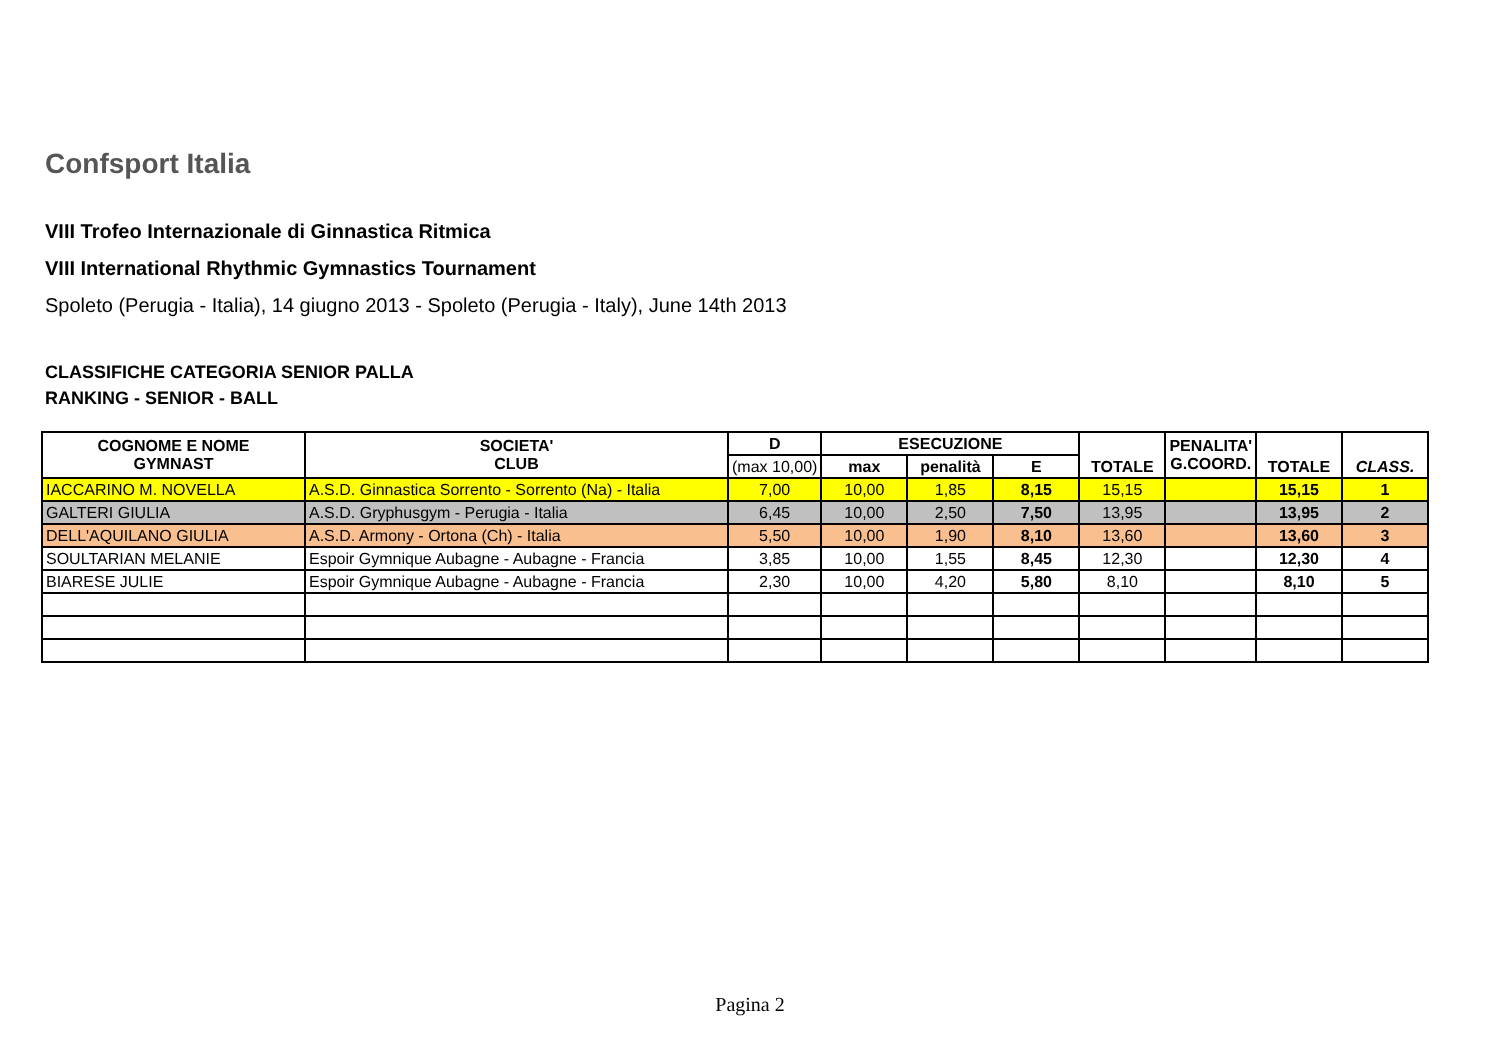Confsport Italia
VIII Trofeo Internazionale di Ginnastica Ritmica
VIII International Rhythmic Gymnastics Tournament
Spoleto (Perugia - Italia), 14 giugno 2013 - Spoleto (Perugia - Italy), June 14th 2013
CLASSIFICHE CATEGORIA SENIOR PALLA
RANKING - SENIOR - BALL
| COGNOME E NOME GYMNAST | SOCIETA' CLUB | D | ESECUZIONE | | | TOTALE | PENALITA' G.COORD. | TOTALE | CLASS. |
| --- | --- | --- | --- | --- | --- | --- | --- | --- | --- |
| | | (max 10,00) | max | penalità | E | | | | |
| IACCARINO M. NOVELLA | A.S.D. Ginnastica Sorrento - Sorrento (Na) - Italia | 7,00 | 10,00 | 1,85 | 8,15 | 15,15 | | 15,15 | 1 |
| GALTERI GIULIA | A.S.D. Gryphusgym - Perugia - Italia | 6,45 | 10,00 | 2,50 | 7,50 | 13,95 | | 13,95 | 2 |
| DELL'AQUILANO GIULIA | A.S.D. Armony - Ortona (Ch) - Italia | 5,50 | 10,00 | 1,90 | 8,10 | 13,60 | | 13,60 | 3 |
| SOULTARIAN MELANIE | Espoir Gymnique Aubagne - Aubagne - Francia | 3,85 | 10,00 | 1,55 | 8,45 | 12,30 | | 12,30 | 4 |
| BIARESE JULIE | Espoir Gymnique Aubagne - Aubagne - Francia | 2,30 | 10,00 | 4,20 | 5,80 | 8,10 | | 8,10 | 5 |
Pagina 2